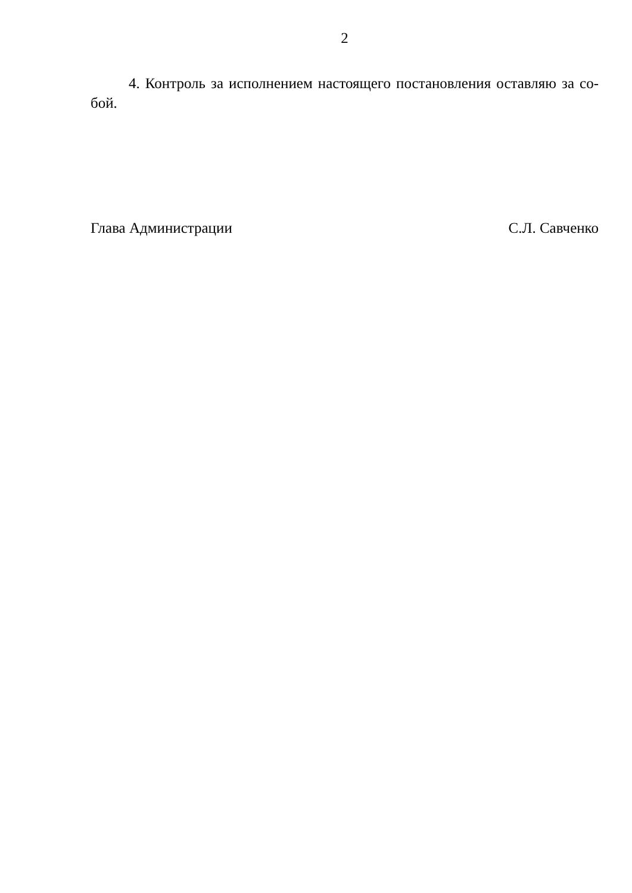2
4. Контроль за исполнением настоящего постановления оставляю за со-бой.
Глава Администрации С.Л. Савченко